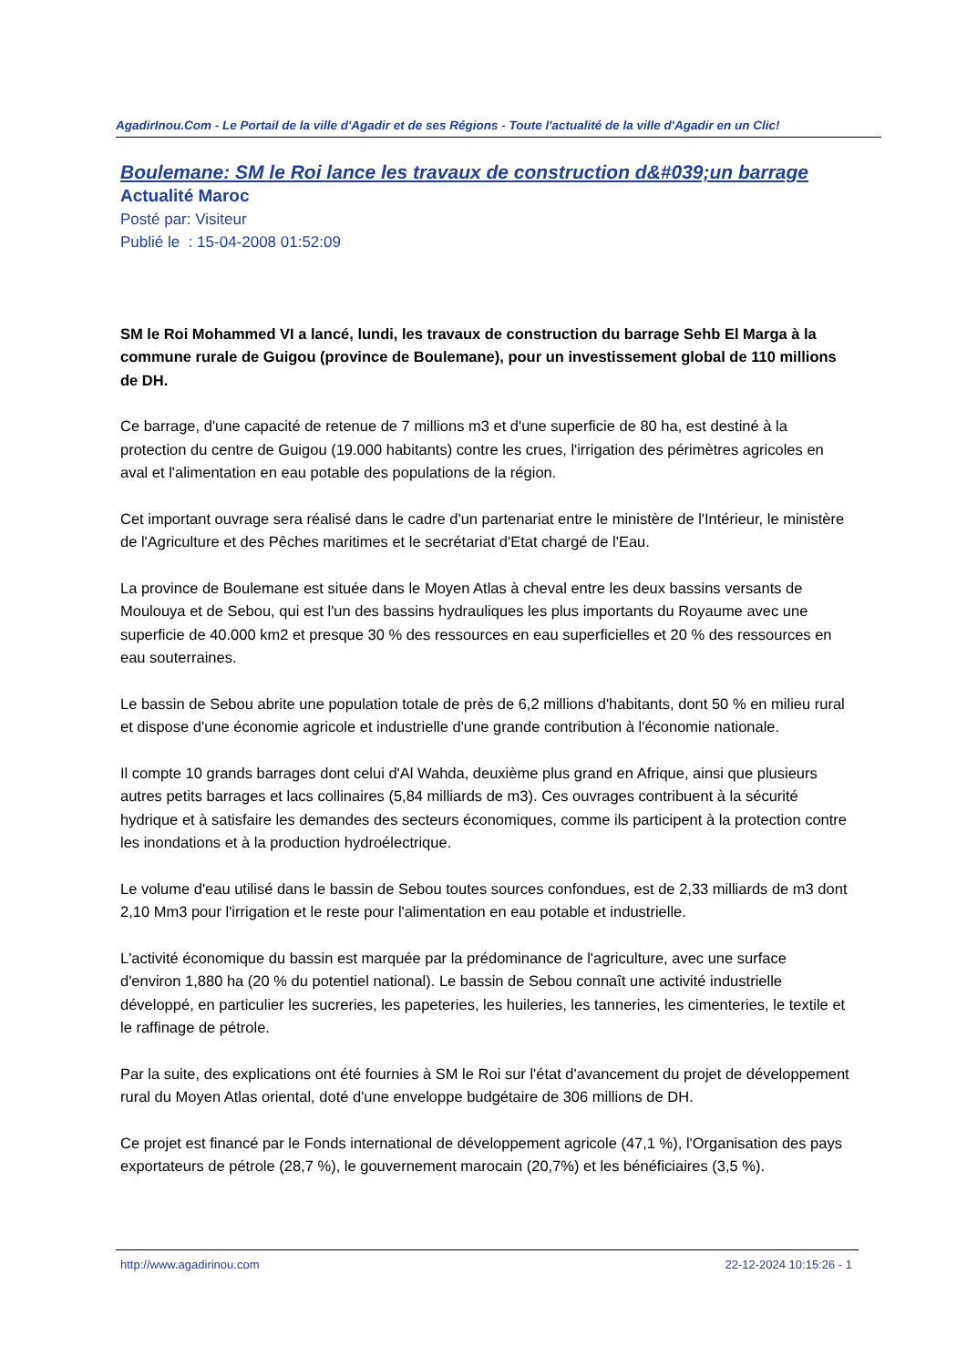AgadirInou.Com - Le Portail de la ville d'Agadir et de ses Régions - Toute l'actualité de la ville d'Agadir en un Clic!
Boulemane: SM le Roi lance les travaux de construction d&#039;un barrage
Actualité Maroc
Posté par: Visiteur
Publié le : 15-04-2008 01:52:09
SM le Roi Mohammed VI a lancé, lundi, les travaux de construction du barrage Sehb El Marga à la commune rurale de Guigou (province de Boulemane), pour un investissement global de 110 millions de DH.
Ce barrage, d'une capacité de retenue de 7 millions m3 et d'une superficie de 80 ha, est destiné à la protection du centre de Guigou (19.000 habitants) contre les crues, l'irrigation des périmètres agricoles en aval et l'alimentation en eau potable des populations de la région.
Cet important ouvrage sera réalisé dans le cadre d'un partenariat entre le ministère de l'Intérieur, le ministère de l'Agriculture et des Pêches maritimes et le secrétariat d'Etat chargé de l'Eau.
La province de Boulemane est située dans le Moyen Atlas à cheval entre les deux bassins versants de Moulouya et de Sebou, qui est l'un des bassins hydrauliques les plus importants du Royaume avec une superficie de 40.000 km2 et presque 30 % des ressources en eau superficielles et 20 % des ressources en eau souterraines.
Le bassin de Sebou abrite une population totale de près de 6,2 millions d'habitants, dont 50 % en milieu rural et dispose d'une économie agricole et industrielle d'une grande contribution à l'économie nationale.
Il compte 10 grands barrages dont celui d'Al Wahda, deuxième plus grand en Afrique, ainsi que plusieurs autres petits barrages et lacs collinaires (5,84 milliards de m3). Ces ouvrages contribuent à la sécurité hydrique et à satisfaire les demandes des secteurs économiques, comme ils participent à la protection contre les inondations et à la production hydroélectrique.
Le volume d'eau utilisé dans le bassin de Sebou toutes sources confondues, est de 2,33 milliards de m3 dont 2,10 Mm3 pour l'irrigation et le reste pour l'alimentation en eau potable et industrielle.
L'activité économique du bassin est marquée par la prédominance de l'agriculture, avec une surface d'environ 1,880 ha (20 % du potentiel national). Le bassin de Sebou connaît une activité industrielle développé, en particulier les sucreries, les papeteries, les huileries, les tanneries, les cimenteries, le textile et le raffinage de pétrole.
Par la suite, des explications ont été fournies à SM le Roi sur l'état d'avancement du projet de développement rural du Moyen Atlas oriental, doté d'une enveloppe budgétaire de 306 millions de DH.
Ce projet est financé par le Fonds international de développement agricole (47,1 %), l'Organisation des pays exportateurs de pétrole (28,7 %), le gouvernement marocain (20,7%) et les bénéficiaires (3,5 %).
http://www.agadirinou.com 22-12-2024 10:15:26 - 1